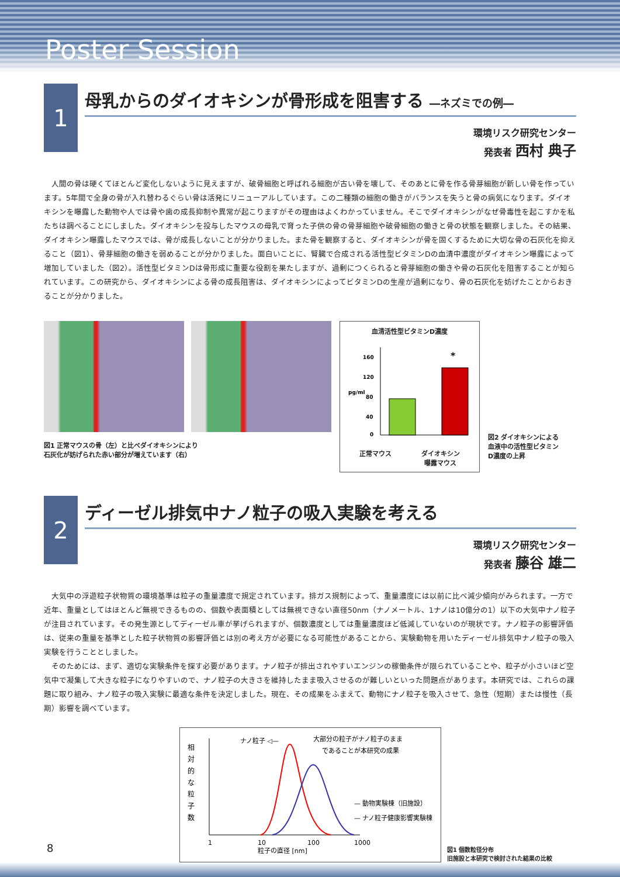Poster Session
1
母乳からのダイオキシンが骨形成を阻害する ―ネズミでの例―
環境リスク研究センター
発表者 西村 典子
人間の骨は硬くてほとんど変化しないように見えますが、破骨細胞と呼ばれる細胞が古い骨を壊して、そのあとに骨を作る骨芽細胞が新しい骨を作っています。5年間で全身の骨が入れ替わるぐらい骨は活発にリニューアルしています。この二種類の細胞の働きがバランスを失うと骨の病気になります。ダイオキシンを曝露した動物や人では骨や歯の成長抑制や異常が起こりますがその理由はよくわかっていません。そこでダイオキシンがなぜ骨毒性を起こすかを私たちは調べることにしました。ダイオキシンを投与したマウスの母乳で育った子供の骨の骨芽細胞や破骨細胞の働きと骨の状態を観察しました。その結果、ダイオキシン曝露したマウスでは、骨が成長しないことが分かりました。また骨を観察すると、ダイオキシンが骨を固くするために大切な骨の石灰化を抑えること（図1）、骨芽細胞の働きを弱めることが分かりました。面白いことに、腎臓で合成される活性型ビタミンDの血清中濃度がダイオキシン曝露によって増加していました（図2）。活性型ビタミンDは骨形成に重要な役割を果たしますが、過剰につくられると骨芽細胞の働きや骨の石灰化を阻害することが知られています。この研究から、ダイオキシンによる骨の成長阻害は、ダイオキシンによってビタミンDの生産が過剰になり、骨の石灰化を妨げたことからおきることが分かりました。
図1 正常マウスの骨（左）と比べダイオキシンにより
石灰化が妨げられた赤い部分が増えています（右）
血清活性型ビタミンD濃度
pg/ml
160
120
80
40
0
*
正常マウス ダイオキシン
曝露マウス
図2 ダイオキシンによる
血液中の活性型ビタミン
D濃度の上昇
2
ディーゼル排気中ナノ粒子の吸入実験を考える
環境リスク研究センター
発表者 藤谷 雄二
大気中の浮遊粒子状物質の環境基準は粒子の重量濃度で規定されています。排ガス規制によって、重量濃度には以前に比べ減少傾向がみられます。一方で近年、重量としてはほとんど無視できるものの、個数や表面積としては無視できない直径50nm（ナノメートル、1ナノは10億分の1）以下の大気中ナノ粒子が注目されています。その発生源としてディーゼル車が挙げられますが、個数濃度としては重量濃度ほど低減していないのが現状です。ナノ粒子の影響評価は、従来の重量を基準とした粒子状物質の影響評価とは別の考え方が必要になる可能性があることから、実験動物を用いたディーゼル排気中ナノ粒子の吸入実験を行うこととしました。
そのためには、まず、適切な実験条件を探す必要があります。ナノ粒子が排出されやすいエンジンの稼働条件が限られていることや、粒子が小さいほど空気中で凝集して大きな粒子になりやすいので、ナノ粒子の大きさを維持したまま吸入させるのが難しいといった問題点があります。本研究では、これらの課題に取り組み、ナノ粒子の吸入実験に最適な条件を決定しました。現在、その成果をふまえて、動物にナノ粒子を吸入させて、急性（短期）または慢性（長期）影響を調べています。
相
対
的
な
粒
子
数
ナノ粒子 ◁—
大部分の粒子がナノ粒子のまま
であることが本研究の成果
— 動物実験棟（旧施設）
— ナノ粒子健康影響実験棟
1
10
100
1000
粒子の直径 [nm]
図1 個数粒径分布
旧施設と本研究で検討された結果の比較
8